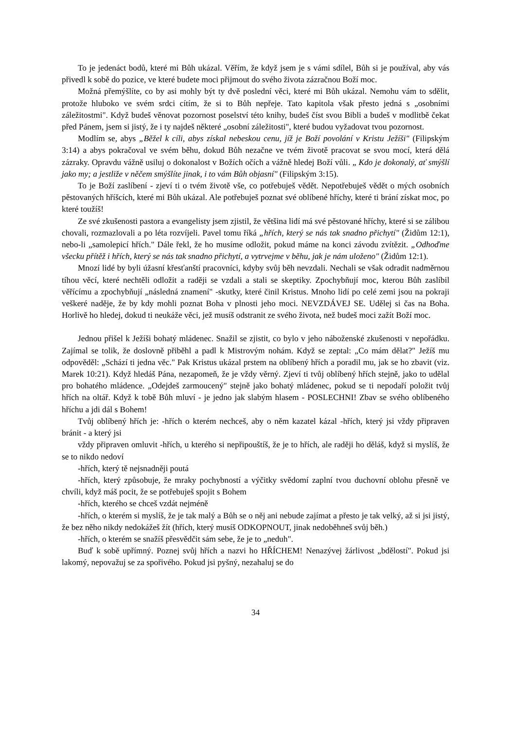To je jedenáct bodů, které mi Bůh ukázal. Věřím, že když jsem je s vámi sdílel, Bůh si je používal, aby vás přivedl k sobě do pozice, ve které budete moci přijmout do svého života zázračnou Boží moc.
Možná přemýšlíte, co by asi mohly být ty dvě poslední věci, které mi Bůh ukázal. Nemohu vám to sdělit, protože hluboko ve svém srdci cítím, že si to Bůh nepřeje. Tato kapitola však přesto jedná s „osobními záležitostmi". Když budeš věnovat pozornost poselství této knihy, budeš číst svou Bibli a budeš v modlitbě čekat před Pánem, jsem si jistý, že i ty najdeš některé „osobní záležitosti", které budou vyžadovat tvou pozornost.
Modlím se, abys „Běžel k cíli, abys získal nebeskou cenu, jíž je Boží povolání v Kristu Ježíši" (Filipským 3:14) a abys pokračoval ve svém běhu, dokud Bůh nezačne ve tvém životě pracovat se svou mocí, která dělá zázraky. Opravdu vážně usiluj o dokonalost v Božích očích a vážně hledej Boží vůli. „ Kdo je dokonalý, ať smýšlí jako my; a jestliže v něčem smýšlíte jinak, i to vám Bůh objasní" (Filipským 3:15).
To je Boží zaslíbení - zjeví ti o tvém životě vše, co potřebuješ vědět. Nepotřebuješ vědět o mých osobních pěstovaných hříšcích, které mi Bůh ukázal. Ale potřebuješ poznat své oblíbené hříchy, které ti brání získat moc, po které toužíš!
Ze své zkušenosti pastora a evangelisty jsem zjistil, že většina lidí má své pěstované hříchy, které si se zálibou chovali, rozmazlovali a po léta rozvíjeli. Pavel tomu říká „hřích, který se nás tak snadno přichytí" (Židům 12:1), nebo-li „samolepicí hřích." Dále řekl, že ho musíme odložit, pokud máme na konci závodu zvítězit. „Odhoďme všecku přítěž i hřích, který se nás tak snadno přichytí, a vytrvejme v běhu, jak je nám uloženo" (Židům 12:1).
Mnozí lidé by byli úžasní křesťanští pracovníci, kdyby svůj běh nevzdali. Nechali se však odradit nadměrnou tíhou věcí, které nechtěli odložit a raději se vzdali a stali se skeptiky. Zpochybňují moc, kterou Bůh zaslíbil věřícímu a zpochybňují „následná znamení" -skutky, které činil Kristus. Mnoho lidí po celé zemi jsou na pokraji veškeré naděje, že by kdy mohli poznat Boha v plnosti jeho moci. NEVZDÁVEJ SE. Udělej si čas na Boha. Horlivě ho hledej, dokud ti neukáže věci, jež musíš odstranit ze svého života, než budeš moci zažít Boží moc.
Jednou přišel k Ježíši bohatý mládenec. Snažil se zjistit, co bylo v jeho náboženské zkušenosti v nepořádku. Zajímal se tolik, že doslovně přiběhl a padl k Mistrovým nohám. Když se zeptal: „Co mám dělat?" Ježíš mu odpověděl: „Schází ti jedna věc." Pak Kristus ukázal prstem na oblíbený hřích a poradil mu, jak se ho zbavit (viz. Marek 10:21). Když hledáš Pána, nezapomeň, že je vždy věrný. Zjeví ti tvůj oblíbený hřích stejně, jako to udělal pro bohatého mládence. „Odejdeš zarmoucený" stejně jako bohatý mládenec, pokud se ti nepodaří položit tvůj hřích na oltář. Když k tobě Bůh mluví - je jedno jak slabým hlasem - POSLECHNI! Zbav se svého oblíbeného hříchu a jdi dál s Bohem!
Tvůj oblíbený hřích je: -hřích o kterém nechceš, aby o něm kazatel kázal -hřích, který jsi vždy připraven bránit - a který jsi
vždy připraven omluvit -hřích, u kterého si nepřipouštíš, že je to hřích, ale raději ho děláš, když si myslíš, že se to nikdo nedoví
-hřích, který tě nejsnadněji poutá
-hřích, který způsobuje, že mraky pochybností a výčitky svědomí zaplní tvou duchovní oblohu přesně ve chvíli, když máš pocit, že se potřebuješ spojit s Bohem
-hřích, kterého se chceš vzdát nejméně
-hřích, o kterém si myslíš, že je tak malý a Bůh se o něj ani nebude zajímat a přesto je tak velký, až si jsi jistý, že bez něho nikdy nedokážeš žít (hřích, který musíš ODKOPNOUT, jinak nedoběhneš svůj běh.)
-hřích, o kterém se snažíš přesvědčit sám sebe, že je to „neduh".
Buď k sobě upřímný. Poznej svůj hřích a nazvi ho HŘÍCHEM! Nenazývej žárlivost „bdělostí". Pokud jsi lakomý, nepovažuj se za spořivého. Pokud jsi pyšný, nezahaluj se do
34